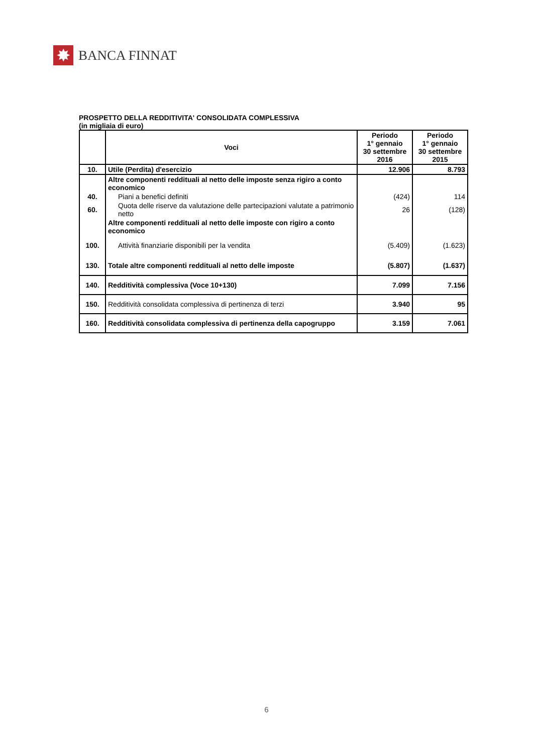✸
BANCA FINNAT
PROSPETTO DELLA REDDITIVITA' CONSOLIDATA COMPLESSIVA
(in migliaia di euro)
| | Voci | Periodo 1° gennaio 30 settembre 2016 | Periodo 1° gennaio 30 settembre 2015 |
| --- | --- | --- | --- |
| 10. | Utile (Perdita) d'esercizio | 12.906 | 8.793 |
| | Altre componenti reddituali al netto delle imposte senza rigiro a conto economico | | |
| 40. | Piani a benefici definiti | (424) | 114 |
| 60. | Quota delle riserve da valutazione delle partecipazioni valutate a patrimonio netto | 26 | (128) |
| | Altre componenti reddituali al netto delle imposte con rigiro a conto economico | | |
| 100. | Attività finanziarie disponibili per la vendita | (5.409) | (1.623) |
| 130. | Totale altre componenti reddituali al netto delle imposte | (5.807) | (1.637) |
| 140. | Redditività complessiva (Voce 10+130) | 7.099 | 7.156 |
| 150. | Redditività consolidata complessiva di pertinenza di terzi | 3.940 | 95 |
| 160. | Redditività consolidata complessiva di pertinenza della capogruppo | 3.159 | 7.061 |
6